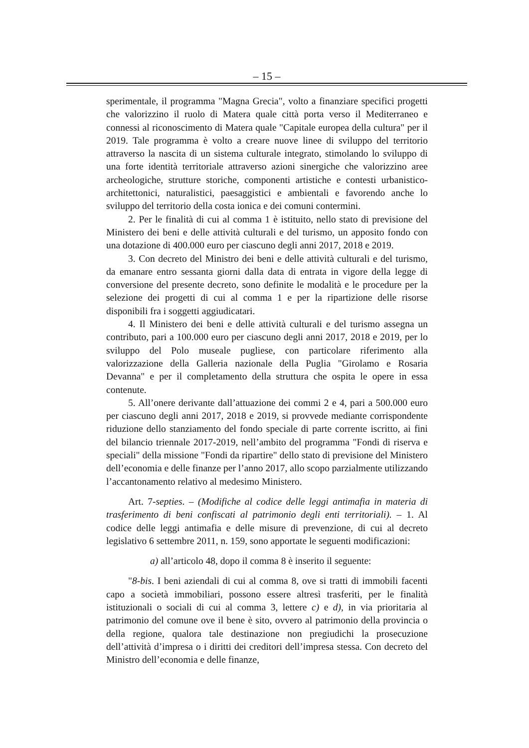– 15 –
sperimentale, il programma "Magna Grecia", volto a finanziare specifici progetti che valorizzino il ruolo di Matera quale città porta verso il Mediterraneo e connessi al riconoscimento di Matera quale "Capitale europea della cultura" per il 2019. Tale programma è volto a creare nuove linee di sviluppo del territorio attraverso la nascita di un sistema culturale integrato, stimolando lo sviluppo di una forte identità territoriale attraverso azioni sinergiche che valorizzino aree archeologiche, strutture storiche, componenti artistiche e contesti urbanistico-architettonici, naturalistici, paesaggistici e ambientali e favorendo anche lo sviluppo del territorio della costa ionica e dei comuni contermini.
2. Per le finalità di cui al comma 1 è istituito, nello stato di previsione del Ministero dei beni e delle attività culturali e del turismo, un apposito fondo con una dotazione di 400.000 euro per ciascuno degli anni 2017, 2018 e 2019.
3. Con decreto del Ministro dei beni e delle attività culturali e del turismo, da emanare entro sessanta giorni dalla data di entrata in vigore della legge di conversione del presente decreto, sono definite le modalità e le procedure per la selezione dei progetti di cui al comma 1 e per la ripartizione delle risorse disponibili fra i soggetti aggiudicatari.
4. Il Ministero dei beni e delle attività culturali e del turismo assegna un contributo, pari a 100.000 euro per ciascuno degli anni 2017, 2018 e 2019, per lo sviluppo del Polo museale pugliese, con particolare riferimento alla valorizzazione della Galleria nazionale della Puglia "Girolamo e Rosaria Devanna" e per il completamento della struttura che ospita le opere in essa contenute.
5. All’onere derivante dall’attuazione dei commi 2 e 4, pari a 500.000 euro per ciascuno degli anni 2017, 2018 e 2019, si provvede mediante corrispondente riduzione dello stanziamento del fondo speciale di parte corrente iscritto, ai fini del bilancio triennale 2017-2019, nell’ambito del programma "Fondi di riserva e speciali" della missione "Fondi da ripartire" dello stato di previsione del Ministero dell’economia e delle finanze per l’anno 2017, allo scopo parzialmente utilizzando l’accantonamento relativo al medesimo Ministero.
Art. 7-septies. – (Modifiche al codice delle leggi antimafia in materia di trasferimento di beni confiscati al patrimonio degli enti territoriali). – 1. Al codice delle leggi antimafia e delle misure di prevenzione, di cui al decreto legislativo 6 settembre 2011, n. 159, sono apportate le seguenti modificazioni:
a) all’articolo 48, dopo il comma 8 è inserito il seguente:
"8-bis. I beni aziendali di cui al comma 8, ove si tratti di immobili facenti capo a società immobiliari, possono essere altresì trasferiti, per le finalità istituzionali o sociali di cui al comma 3, lettere c) e d), in via prioritaria al patrimonio del comune ove il bene è sito, ovvero al patrimonio della provincia o della regione, qualora tale destinazione non pregiudichi la prosecuzione dell’attività d’impresa o i diritti dei creditori dell’impresa stessa. Con decreto del Ministro dell’economia e delle finanze,